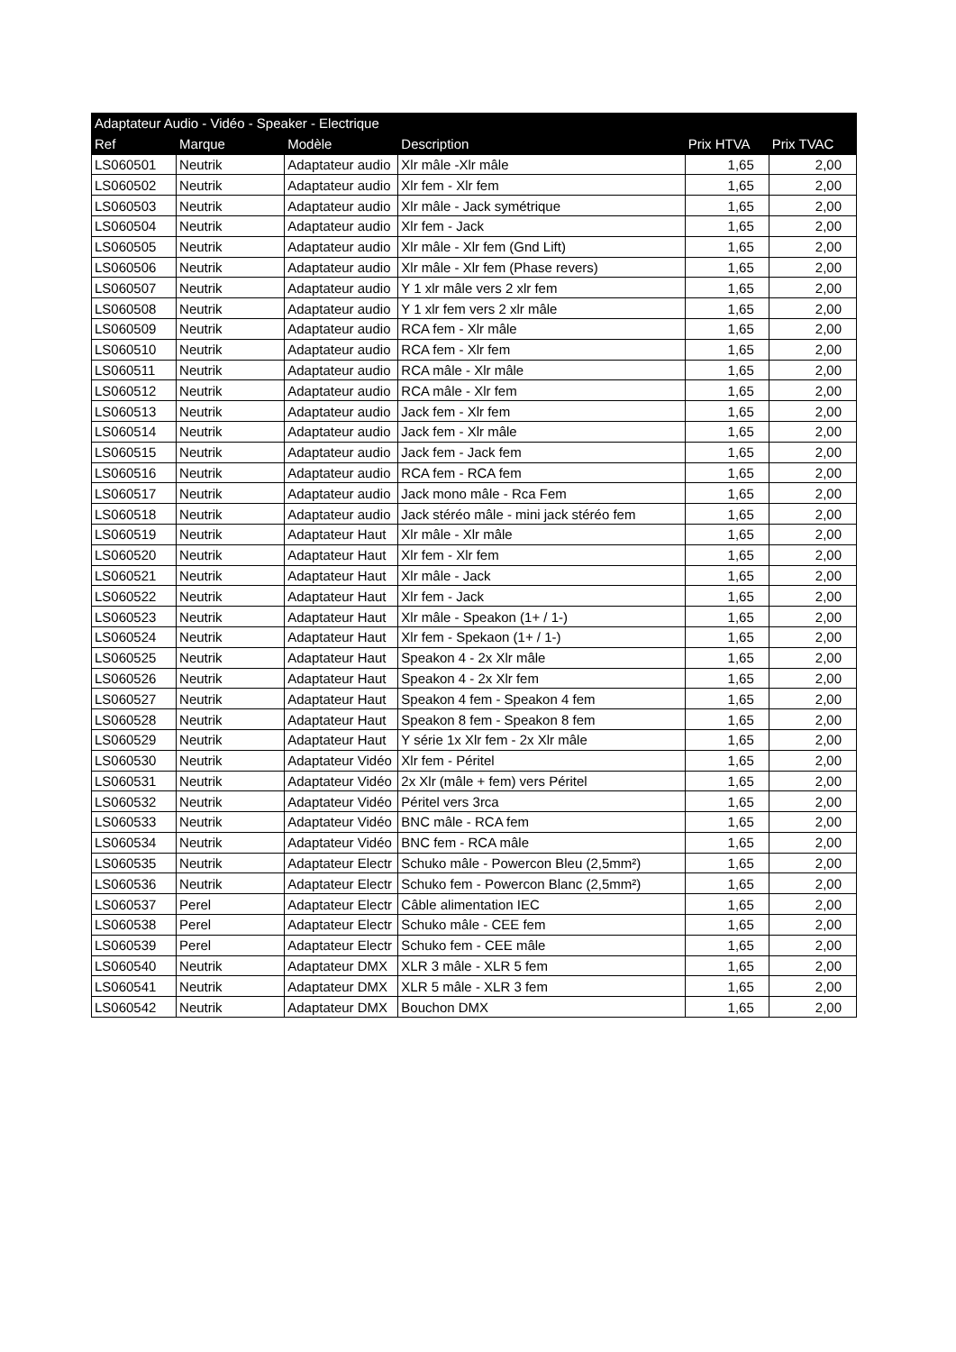| Adaptateur Audio - Vidéo - Speaker - Electrique | | | | | |
| --- | --- | --- | --- | --- | --- |
| Ref | Marque | Modèle | Description | Prix HTVA | Prix TVAC |
| LS060501 | Neutrik | Adaptateur audio | Xlr mâle -Xlr mâle | 1,65 | 2,00 |
| LS060502 | Neutrik | Adaptateur audio | Xlr fem - Xlr fem | 1,65 | 2,00 |
| LS060503 | Neutrik | Adaptateur audio | Xlr mâle - Jack symétrique | 1,65 | 2,00 |
| LS060504 | Neutrik | Adaptateur audio | Xlr fem - Jack | 1,65 | 2,00 |
| LS060505 | Neutrik | Adaptateur audio | Xlr mâle - Xlr fem (Gnd Lift) | 1,65 | 2,00 |
| LS060506 | Neutrik | Adaptateur audio | Xlr mâle - Xlr fem (Phase revers) | 1,65 | 2,00 |
| LS060507 | Neutrik | Adaptateur audio | Y 1 xlr mâle vers 2 xlr fem | 1,65 | 2,00 |
| LS060508 | Neutrik | Adaptateur audio | Y 1 xlr fem vers 2 xlr mâle | 1,65 | 2,00 |
| LS060509 | Neutrik | Adaptateur audio | RCA fem - Xlr mâle | 1,65 | 2,00 |
| LS060510 | Neutrik | Adaptateur audio | RCA fem - Xlr fem | 1,65 | 2,00 |
| LS060511 | Neutrik | Adaptateur audio | RCA mâle - Xlr mâle | 1,65 | 2,00 |
| LS060512 | Neutrik | Adaptateur audio | RCA mâle - Xlr fem | 1,65 | 2,00 |
| LS060513 | Neutrik | Adaptateur audio | Jack fem - Xlr fem | 1,65 | 2,00 |
| LS060514 | Neutrik | Adaptateur audio | Jack fem - Xlr mâle | 1,65 | 2,00 |
| LS060515 | Neutrik | Adaptateur audio | Jack fem - Jack fem | 1,65 | 2,00 |
| LS060516 | Neutrik | Adaptateur audio | RCA fem - RCA fem | 1,65 | 2,00 |
| LS060517 | Neutrik | Adaptateur audio | Jack mono mâle - Rca Fem | 1,65 | 2,00 |
| LS060518 | Neutrik | Adaptateur audio | Jack stéréo mâle - mini jack stéréo fem | 1,65 | 2,00 |
| LS060519 | Neutrik | Adaptateur Haut | Xlr mâle - Xlr mâle | 1,65 | 2,00 |
| LS060520 | Neutrik | Adaptateur Haut | Xlr fem - Xlr fem | 1,65 | 2,00 |
| LS060521 | Neutrik | Adaptateur Haut | Xlr mâle - Jack | 1,65 | 2,00 |
| LS060522 | Neutrik | Adaptateur Haut | Xlr fem - Jack | 1,65 | 2,00 |
| LS060523 | Neutrik | Adaptateur Haut | Xlr mâle - Speakon (1+ / 1-) | 1,65 | 2,00 |
| LS060524 | Neutrik | Adaptateur Haut | Xlr fem - Spekaon (1+ / 1-) | 1,65 | 2,00 |
| LS060525 | Neutrik | Adaptateur Haut | Speakon 4 - 2x Xlr mâle | 1,65 | 2,00 |
| LS060526 | Neutrik | Adaptateur Haut | Speakon 4 - 2x Xlr fem | 1,65 | 2,00 |
| LS060527 | Neutrik | Adaptateur Haut | Speakon 4 fem - Speakon 4 fem | 1,65 | 2,00 |
| LS060528 | Neutrik | Adaptateur Haut | Speakon 8 fem - Speakon 8 fem | 1,65 | 2,00 |
| LS060529 | Neutrik | Adaptateur Haut | Y série 1x Xlr fem - 2x Xlr mâle | 1,65 | 2,00 |
| LS060530 | Neutrik | Adaptateur Vidéo | Xlr fem - Péritel | 1,65 | 2,00 |
| LS060531 | Neutrik | Adaptateur Vidéo | 2x Xlr (mâle + fem) vers Péritel | 1,65 | 2,00 |
| LS060532 | Neutrik | Adaptateur Vidéo | Péritel vers 3rca | 1,65 | 2,00 |
| LS060533 | Neutrik | Adaptateur Vidéo | BNC mâle - RCA fem | 1,65 | 2,00 |
| LS060534 | Neutrik | Adaptateur Vidéo | BNC fem - RCA mâle | 1,65 | 2,00 |
| LS060535 | Neutrik | Adaptateur Electr | Schuko mâle - Powercon Bleu (2,5mm²) | 1,65 | 2,00 |
| LS060536 | Neutrik | Adaptateur Electr | Schuko fem - Powercon Blanc (2,5mm²) | 1,65 | 2,00 |
| LS060537 | Perel | Adaptateur Electr | Câble alimentation IEC | 1,65 | 2,00 |
| LS060538 | Perel | Adaptateur Electr | Schuko mâle - CEE fem | 1,65 | 2,00 |
| LS060539 | Perel | Adaptateur Electr | Schuko fem - CEE mâle | 1,65 | 2,00 |
| LS060540 | Neutrik | Adaptateur DMX | XLR 3 mâle - XLR 5 fem | 1,65 | 2,00 |
| LS060541 | Neutrik | Adaptateur DMX | XLR 5 mâle - XLR 3 fem | 1,65 | 2,00 |
| LS060542 | Neutrik | Adaptateur DMX | Bouchon DMX | 1,65 | 2,00 |